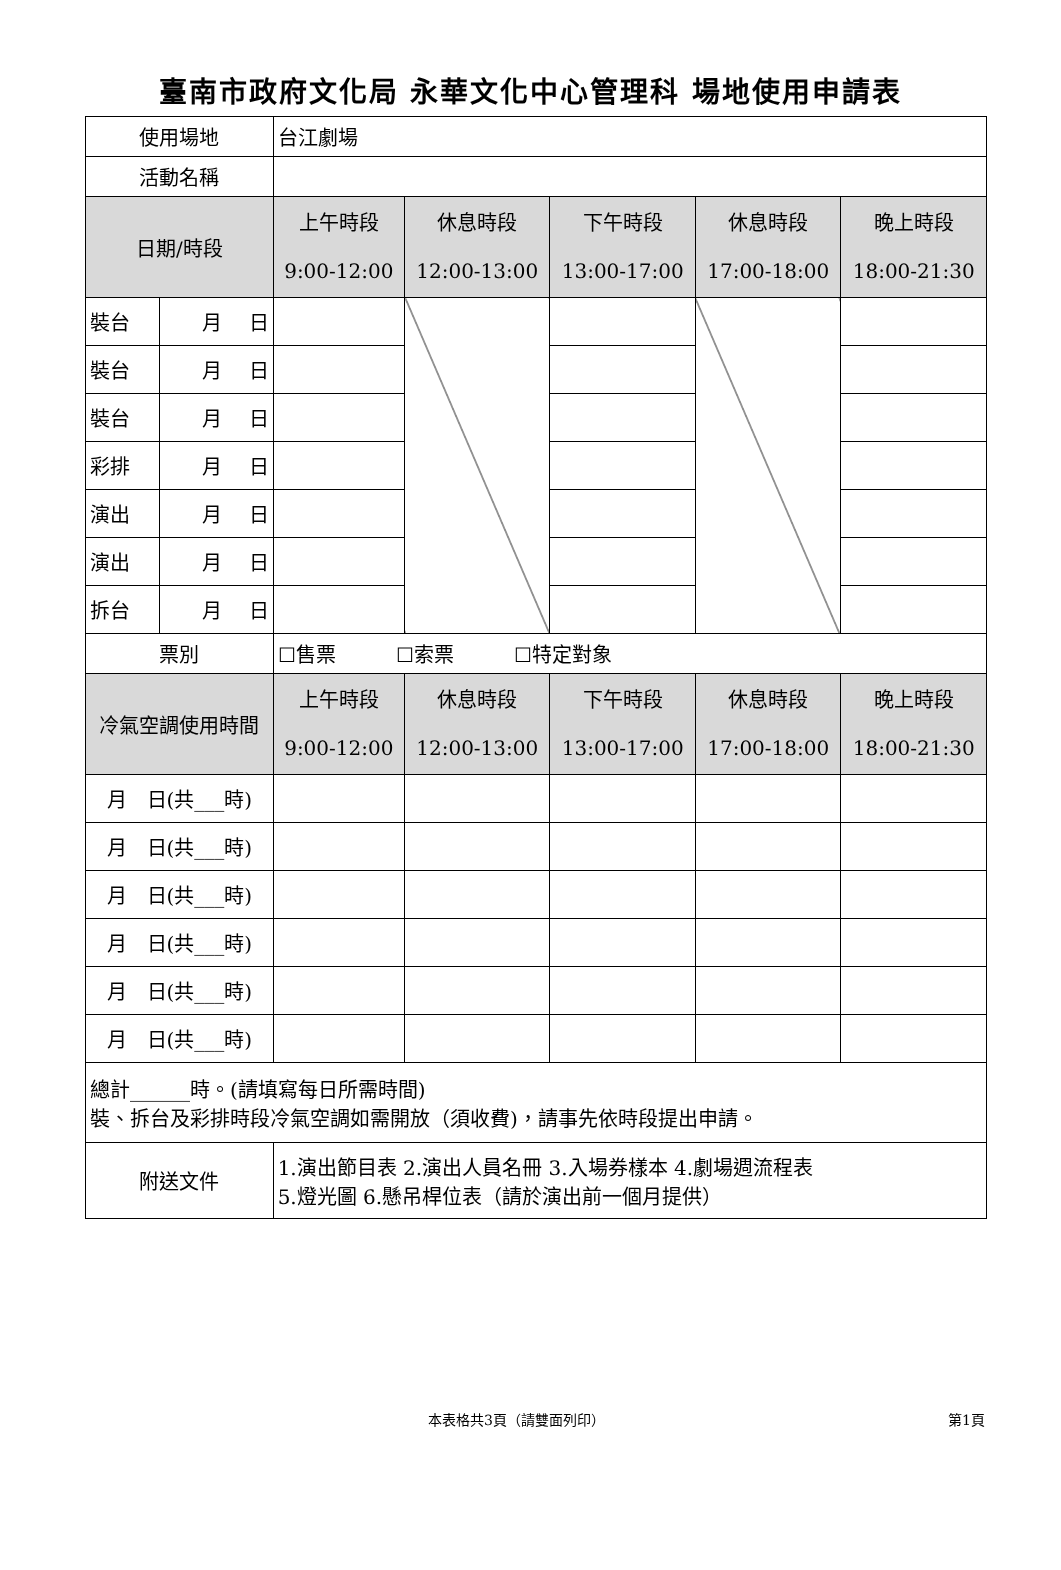臺南市政府文化局 永華文化中心管理科 場地使用申請表
| 使用場地 | | 台江劇場 | | | | |
| 活動名稱 | | | | | | |
| 日期/時段 | | 上午時段 9:00-12:00 | 休息時段 12:00-13:00 | 下午時段 13:00-17:00 | 休息時段 17:00-18:00 | 晚上時段 18:00-21:30 |
| 裝台 | 月 日 | | | | | |
| 裝台 | 月 日 | | | | | |
| 裝台 | 月 日 | | | | | |
| 彩排 | 月 日 | | | | | |
| 演出 | 月 日 | | | | | |
| 演出 | 月 日 | | | | | |
| 拆台 | 月 日 | | | | | |
| 票別 | | ☐售票 ☐索票 ☐特定對象 | | | | |
| 冷氣空調使用時間 | | 上午時段 9:00-12:00 | 休息時段 12:00-13:00 | 下午時段 13:00-17:00 | 休息時段 17:00-18:00 | 晚上時段 18:00-21:30 |
| 月 日(共___時) | | | | | | |
| 月 日(共___時) | | | | | | |
| 月 日(共___時) | | | | | | |
| 月 日(共___時) | | | | | | |
| 月 日(共___時) | | | | | | |
| 月 日(共___時) | | | | | | |
| 總計______時。(請填寫每日所需時間) 裝、拆台及彩排時段冷氣空調如需開放（須收費)，請事先依時段提出申請。 | | | | | | |
| 附送文件 | | 1.演出節目表 2.演出人員名冊 3.入場券樣本 4.劇場週流程表 5.燈光圖 6.懸吊桿位表（請於演出前一個月提供） | | | | |
本表格共3頁（請雙面列印） 第1頁